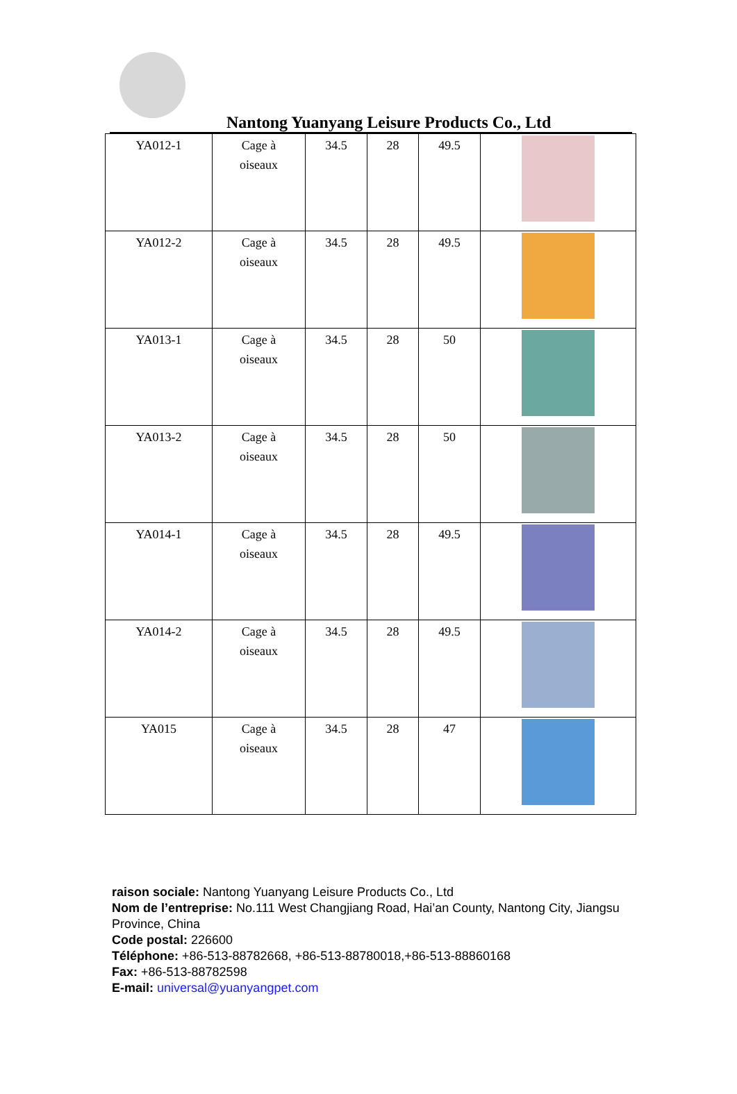Nantong Yuanyang Leisure Products Co., Ltd
| YA012-1 | Cage à oiseaux | 34.5 | 28 | 49.5 | |
| YA012-2 | Cage à oiseaux | 34.5 | 28 | 49.5 | |
| YA013-1 | Cage à oiseaux | 34.5 | 28 | 50 | |
| YA013-2 | Cage à oiseaux | 34.5 | 28 | 50 | |
| YA014-1 | Cage à oiseaux | 34.5 | 28 | 49.5 | |
| YA014-2 | Cage à oiseaux | 34.5 | 28 | 49.5 | |
| YA015 | Cage à oiseaux | 34.5 | 28 | 47 | |
raison sociale: Nantong Yuanyang Leisure Products Co., Ltd
Nom de l’entreprise: No.111 West Changjiang Road, Hai’an County, Nantong City, Jiangsu Province, China
Code postal: 226600
Téléphone: +86-513-88782668, +86-513-88780018,+86-513-88860168
Fax: +86-513-88782598
E-mail: universal@yuanyangpet.com